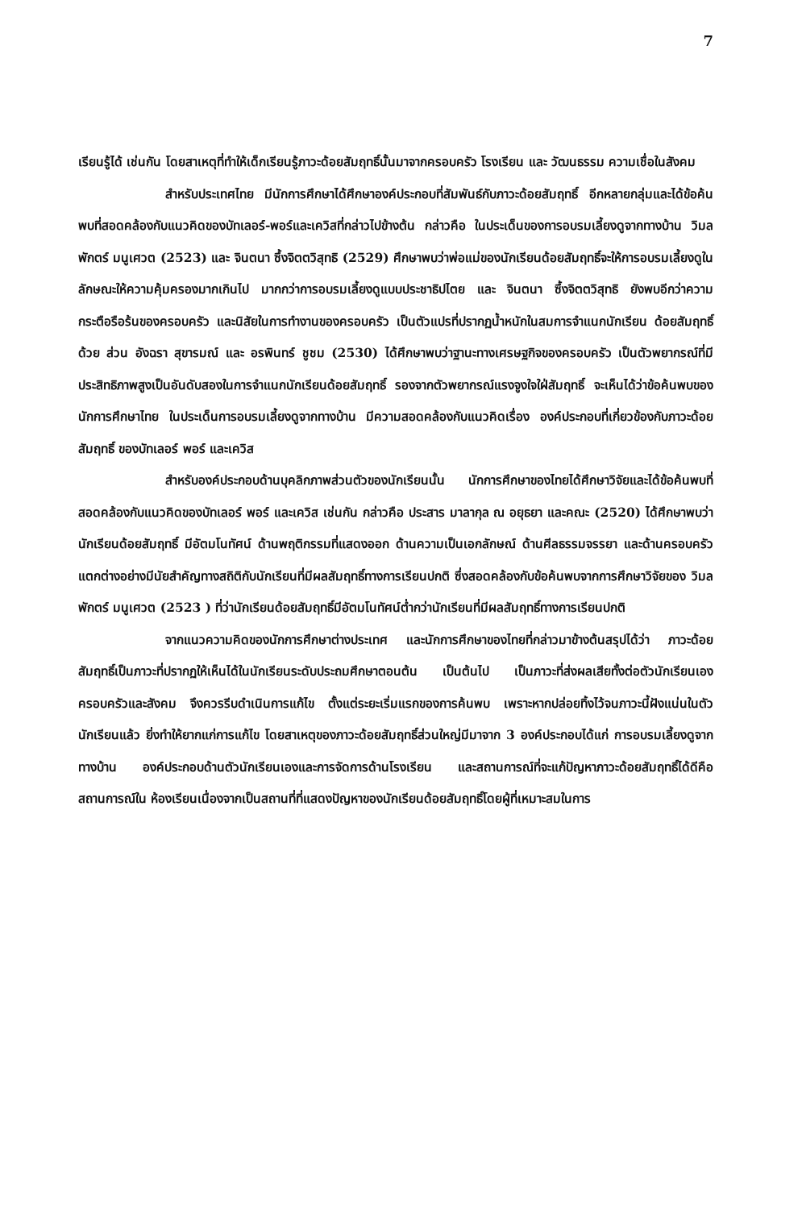7
เรียนรู้ได้ เช่นกัน โดยสาเหตุที่ทำให้เด็กเรียนรู้ภาวะด้อยสัมฤทธิ์นั้นมาจากครอบครัว โรงเรียน และ วัฒนธรรม ความเชื่อในสังคม
สำหรับประเทศไทย มีนักการศึกษาได้ศึกษาองค์ประกอบที่สัมพันธ์กับภาวะด้อยสัมฤทธิ์ อีกหลายกลุ่มและได้ข้อค้นพบที่สอดคล้องกับแนวคิดของบัทเลอร์-พอร์และเควิสที่กล่าวไปข้างต้น กล่าวคือ ในประเด็นของการอบรมเลี้ยงดูจากทางบ้าน วิมลพักตร์ มนูเศวต (2523) และ จินตนา ซึ้งจิตตวิสุทธิ (2529) ศึกษาพบว่าพ่อแม่ของนักเรียนด้อยสัมฤทธิ์จะให้การอบรมเลี้ยงดูในลักษณะให้ความคุ้มครองมากเกินไป มากกว่าการอบรมเลี้ยงดูแบบประชาธิปไตย และ จินตนา ซึ้งจิตตวิสุทธิ ยังพบอีกว่าความกระตือรือร้นของครอบครัว และนิสัยในการทำงานของครอบครัว เป็นตัวแปรที่ปรากฏน้ำหนักในสมการจำแนกนักเรียน ด้อยสัมฤทธิ์ด้วย ส่วน อังฉรา สุขารมณ์ และ อรพินทร์ ชูชม (2530) ได้ศึกษาพบว่าฐานะทางเศรษฐกิจของครอบครัว เป็นตัวพยากรณ์ที่มีประสิทธิภาพสูงเป็นอันดับสองในการจำแนกนักเรียนด้อยสัมฤทธิ์ รองจากตัวพยากรณ์แรงจูงใจใฝ่สัมฤทธิ์ จะเห็นได้ว่าข้อค้นพบของนักการศึกษาไทย ในประเด็นการอบรมเลี้ยงดูจากทางบ้าน มีความสอดคล้องกับแนวคิดเรื่อง องค์ประกอบที่เกี่ยวข้องกับภาวะด้อยสัมฤทธิ์ ของบัทเลอร์ พอร์ และเควิส
สำหรับองค์ประกอบด้านบุคลิกภาพส่วนตัวของนักเรียนนั้น นักการศึกษาของไทยได้ศึกษาวิจัยและได้ข้อค้นพบที่สอดคล้องกับแนวคิดของบัทเลอร์ พอร์ และเควิส เช่นกัน กล่าวคือ ประสาร มาลากุล ณ อยุธยา และคณะ (2520) ได้ศึกษาพบว่า นักเรียนด้อยสัมฤทธิ์ มีอัตมโนทัศน์ ด้านพฤติกรรมที่แสดงออก ด้านความเป็นเอกลักษณ์ ด้านศีลธรรมจรรยา และด้านครอบครัว แตกต่างอย่างมีนัยสำคัญทางสถิติกับนักเรียนที่มีผลสัมฤทธิ์ทางการเรียนปกติ ซึ่งสอดคล้องกับข้อค้นพบจากการศึกษาวิจัยของ วิมลพักตร์ มนูเศวต (2523 ) ที่ว่านักเรียนด้อยสัมฤทธิ์มีอัตมโนทัศน์ต่ำกว่านักเรียนที่มีผลสัมฤทธิ์ทางการเรียนปกติ
จากแนวความคิดของนักการศึกษาต่างประเทศ และนักการศึกษาของไทยที่กล่าวมาข้างต้นสรุปได้ว่า ภาวะด้อยสัมฤทธิ์เป็นภาวะที่ปรากฏให้เห็นได้ในนักเรียนระดับประถมศึกษาตอนต้น เป็นต้นไป เป็นภาวะที่ส่งผลเสียทั้งต่อตัวนักเรียนเอง ครอบครัวและสังคม จึงควรรีบดำเนินการแก้ไข ตั้งแต่ระยะเริ่มแรกของการค้นพบ เพราะหากปล่อยทิ้งไว้จนภาวะนี้ฝังแน่นในตัวนักเรียนแล้ว ยิ่งทำให้ยากแก่การแก้ไข โดยสาเหตุของภาวะด้อยสัมฤทธิ์ส่วนใหญ่มีมาจาก 3 องค์ประกอบได้แก่ การอบรมเลี้ยงดูจากทางบ้าน องค์ประกอบด้านตัวนักเรียนเองและการจัดการด้านโรงเรียน และสถานการณ์ที่จะแก้ปัญหาภาวะด้อยสัมฤทธิ์ได้ดีคือสถานการณ์ใน ห้องเรียนเนื่องจากเป็นสถานที่ที่แสดงปัญหาของนักเรียนด้อยสัมฤทธิ์โดยผู้ที่เหมาะสมในการ